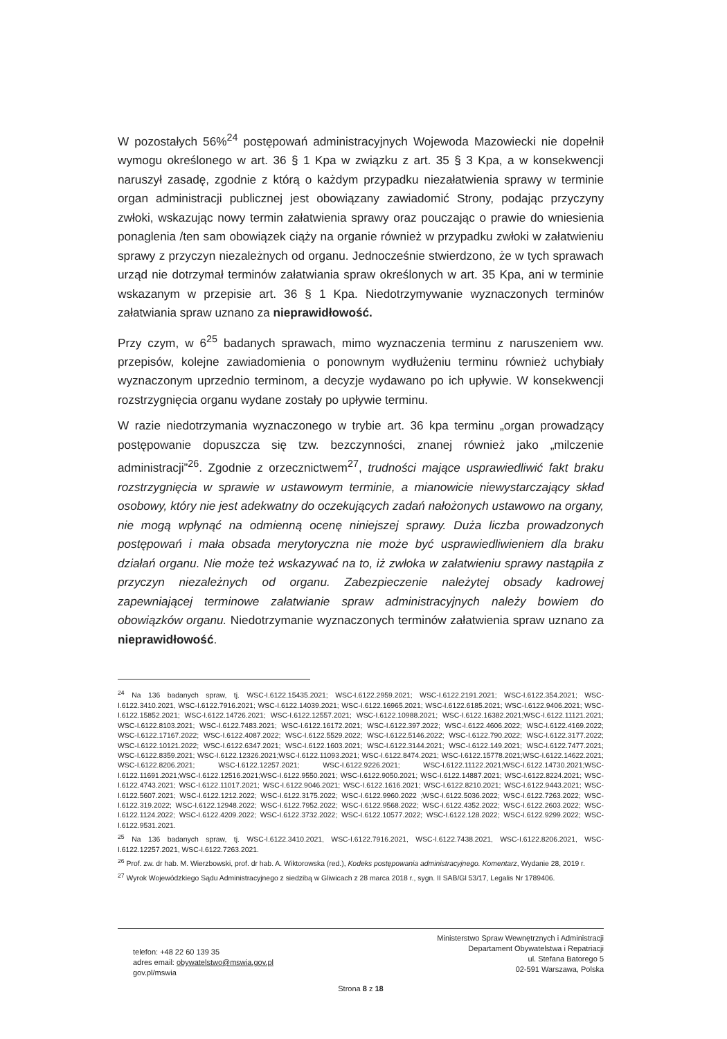W pozostałych 56%<sup>24</sup> postępowań administracyjnych Wojewoda Mazowiecki nie dopełnił wymogu określonego w art. 36 § 1 Kpa w związku z art. 35 § 3 Kpa, a w konsekwencji naruszył zasadę, zgodnie z którą o każdym przypadku niezałatwienia sprawy w terminie organ administracji publicznej jest obowiązany zawiadomić Strony, podając przyczyny zwłoki, wskazując nowy termin załatwienia sprawy oraz pouczając o prawie do wniesienia ponaglenia /ten sam obowiązek ciąży na organie również w przypadku zwłoki w załatwieniu sprawy z przyczyn niezależnych od organu. Jednocześnie stwierdzono, że w tych sprawach urząd nie dotrzymał terminów załatwiania spraw określonych w art. 35 Kpa, ani w terminie wskazanym w przepisie art. 36 § 1 Kpa. Niedotrzymywanie wyznaczonych terminów załatwiania spraw uznano za nieprawidłowość.
Przy czym, w 6<sup>25</sup> badanych sprawach, mimo wyznaczenia terminu z naruszeniem ww. przepisów, kolejne zawiadomienia o ponownym wydłużeniu terminu również uchybiały wyznaczonym uprzednio terminom, a decyzje wydawano po ich upływie. W konsekwencji rozstrzygnięcia organu wydane zostały po upływie terminu.
W razie niedotrzymania wyznaczonego w trybie art. 36 kpa terminu „organ prowadzący postępowanie dopuszcza się tzw. bezczynności, znanej również jako „milczenie administracji”<sup>26</sup>. Zgodnie z orzecznictwem<sup>27</sup>, trudności mające usprawiedliwić fakt braku rozstrzygnięcia w sprawie w ustawowym terminie, a mianowicie niewystarczający skład osobowy, który nie jest adekwatny do oczekujących zadań nałożonych ustawowo na organy, nie mogą wpłynąć na odmienną ocenę niniejszej sprawy. Duża liczba prowadzonych postępowań i mała obsada merytoryczna nie może być usprawiedliwieniem dla braku działań organu. Nie może też wskazywać na to, iż zwłoka w załatwieniu sprawy nastąpiła z przyczyn niezależnych od organu. Zabezpieczenie należytej obsady kadrowej zapewniającej terminowe załatwianie spraw administracyjnych należy bowiem do obowiązków organu. Niedotrzymanie wyznaczonych terminów załatwienia spraw uznano za nieprawidłowość.
<sup>24</sup> Na 136 badanych spraw, tj. WSC-I.6122.15435.2021; WSC-I.6122.2959.2021; WSC-I.6122.2191.2021; WSC-I.6122.354.2021; WSC-I.6122.3410.2021, WSC-I.6122.7916.2021; WSC-I.6122.14039.2021; WSC-I.6122.16965.2021; WSC-I.6122.6185.2021; WSC-I.6122.9406.2021; WSC-I.6122.15852.2021; WSC-I.6122.14726.2021; WSC-I.6122.12557.2021; WSC-I.6122.10988.2021; WSC-I.6122.16382.2021;WSC-I.6122.11121.2021; WSC-I.6122.8103.2021; WSC-I.6122.7483.2021; WSC-I.6122.16172.2021; WSC-I.6122.397.2022; WSC-I.6122.4606.2022; WSC-I.6122.4169.2022; WSC-I.6122.17167.2022; WSC-I.6122.4087.2022; WSC-I.6122.5529.2022; WSC-I.6122.5146.2022; WSC-I.6122.790.2022; WSC-I.6122.3177.2022; WSC-I.6122.10121.2022; WSC-I.6122.6347.2021; WSC-I.6122.1603.2021; WSC-I.6122.3144.2021; WSC-I.6122.149.2021; WSC-I.6122.7477.2021; WSC-I.6122.8359.2021; WSC-I.6122.12326.2021;WSC-I.6122.11093.2021; WSC-I.6122.8474.2021; WSC-I.6122.15778.2021;WSC-I.6122.14622.2021; WSC-I.6122.8206.2021; WSC-I.6122.12257.2021; WSC-I.6122.9226.2021; WSC-I.6122.11122.2021;WSC-I.6122.14730.2021;WSC-I.6122.11691.2021;WSC-I.6122.12516.2021;WSC-I.6122.9550.2021; WSC-I.6122.9050.2021; WSC-I.6122.14887.2021; WSC-I.6122.8224.2021; WSC-I.6122.4743.2021; WSC-I.6122.11017.2021; WSC-I.6122.9046.2021; WSC-I.6122.1616.2021; WSC-I.6122.8210.2021; WSC-I.6122.9443.2021; WSC-I.6122.5607.2021; WSC-I.6122.1212.2022; WSC-I.6122.3175.2022; WSC-I.6122.9960.2022 ;WSC-I.6122.5036.2022; WSC-I.6122.7263.2022; WSC-I.6122.319.2022; WSC-I.6122.12948.2022; WSC-I.6122.7952.2022; WSC-I.6122.9568.2022; WSC-I.6122.4352.2022; WSC-I.6122.2603.2022; WSC-I.6122.1124.2022; WSC-I.6122.4209.2022; WSC-I.6122.3732.2022; WSC-I.6122.10577.2022; WSC-I.6122.128.2022; WSC-I.6122.9299.2022; WSC-I.6122.9531.2021.
<sup>25</sup> Na 136 badanych spraw, tj. WSC-I.6122.3410.2021, WSC-I.6122.7916.2021, WSC-I.6122.7438.2021, WSC-I.6122.8206.2021, WSC-I.6122.12257.2021, WSC-I.6122.7263.2021.
<sup>26</sup> Prof. zw. dr hab. M. Wierzbowski, prof. dr hab. A. Wiktorowska (red.), Kodeks postępowania administracyjnego. Komentarz, Wydanie 28, 2019 r.
<sup>27</sup> Wyrok Wojewódzkiego Sądu Administracyjnego z siedzibą w Gliwicach z 28 marca 2018 r., sygn. II SAB/Gl 53/17, Legalis Nr 1789406.
telefon: +48 22 60 139 35
adres email: obywatelstwo@mswia.gov.pl
gov.pl/mswia
Ministerstwo Spraw Wewnętrznych i Administracji
Departament Obywatelstwa i Repatriacji
ul. Stefana Batorego 5
02-591 Warszawa, Polska
Strona 8 z 18